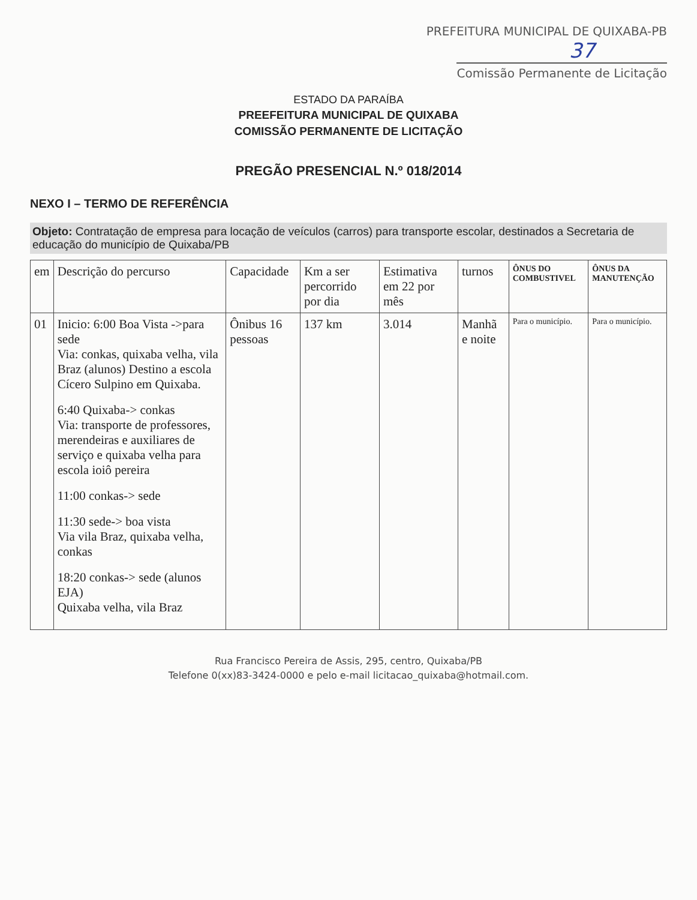PREFEITURA MUNICIPAL DE QUIXABA-PB
37
Comissão Permanente de Licitação
ESTADO DA PARAÍBA
PREEFEITURA MUNICIPAL DE QUIXABA
COMISSÃO PERMANENTE DE LICITAÇÃO
PREGÃO PRESENCIAL N.º 018/2014
NEXO I – TERMO DE REFERÊNCIA
Objeto: Contratação de empresa para locação de veículos (carros) para transporte escolar, destinados a Secretaria de educação do município de Quixaba/PB
| em | Descrição do percurso | Capacidade | Km a ser percorrido por dia | Estimativa em 22 por mês | turnos | ÔNUS DO COMBUSTIVEL | ÔNUS DA MANUTENÇÃO |
| --- | --- | --- | --- | --- | --- | --- | --- |
| 01 | Inicio: 6:00 Boa Vista ->para sede Via: conkas, quixaba velha, vila Braz (alunos) Destino a escola Cícero Sulpino em Quixaba. 6:40 Quixaba-> conkas Via: transporte de professores, merendeiras e auxiliares de serviço e quixaba velha para escola ioiô pereira 11:00 conkas-> sede 11:30 sede-> boa vista Via vila Braz, quixaba velha, conkas 18:20 conkas-> sede (alunos EJA) Quixaba velha, vila Braz | Ônibus 16 pessoas | 137 km | 3.014 | Manhã e noite | Para o município. | Para o município. |
Rua Francisco Pereira de Assis, 295, centro, Quixaba/PB
Telefone 0(xx)83-3424-0000 e pelo e-mail licitacao_quixaba@hotmail.com.